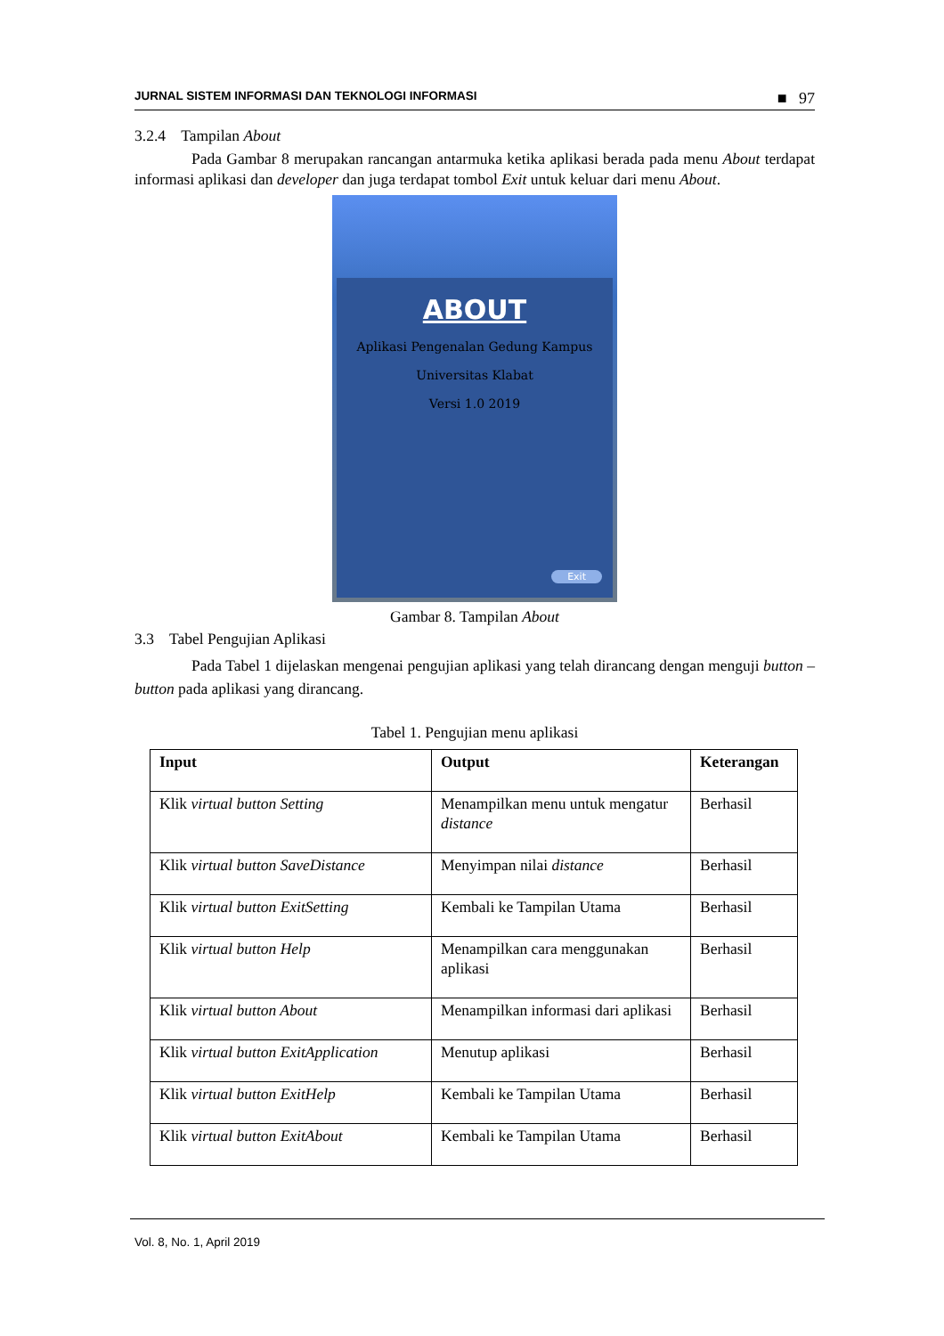JURNAL SISTEM INFORMASI DAN TEKNOLOGI INFORMASI ■ 97
3.2.4 Tampilan About
Pada Gambar 8 merupakan rancangan antarmuka ketika aplikasi berada pada menu About terdapat informasi aplikasi dan developer dan juga terdapat tombol Exit untuk keluar dari menu About.
ABOUT
Aplikasi Pengenalan Gedung Kampus
Universitas Klabat
Versi 1.0 2019
Exit
Gambar 8. Tampilan About
3.3 Tabel Pengujian Aplikasi
Pada Tabel 1 dijelaskan mengenai pengujian aplikasi yang telah dirancang dengan menguji button – button pada aplikasi yang dirancang.
Tabel 1. Pengujian menu aplikasi
| Input | Output | Keterangan |
| --- | --- | --- |
| Klik virtual button Setting | Menampilkan menu untuk mengatur distance | Berhasil |
| Klik virtual button SaveDistance | Menyimpan nilai distance | Berhasil |
| Klik virtual button ExitSetting | Kembali ke Tampilan Utama | Berhasil |
| Klik virtual button Help | Menampilkan cara menggunakan aplikasi | Berhasil |
| Klik virtual button About | Menampilkan informasi dari aplikasi | Berhasil |
| Klik virtual button ExitApplication | Menutup aplikasi | Berhasil |
| Klik virtual button ExitHelp | Kembali ke Tampilan Utama | Berhasil |
| Klik virtual button ExitAbout | Kembali ke Tampilan Utama | Berhasil |
Vol. 8, No. 1, April 2019